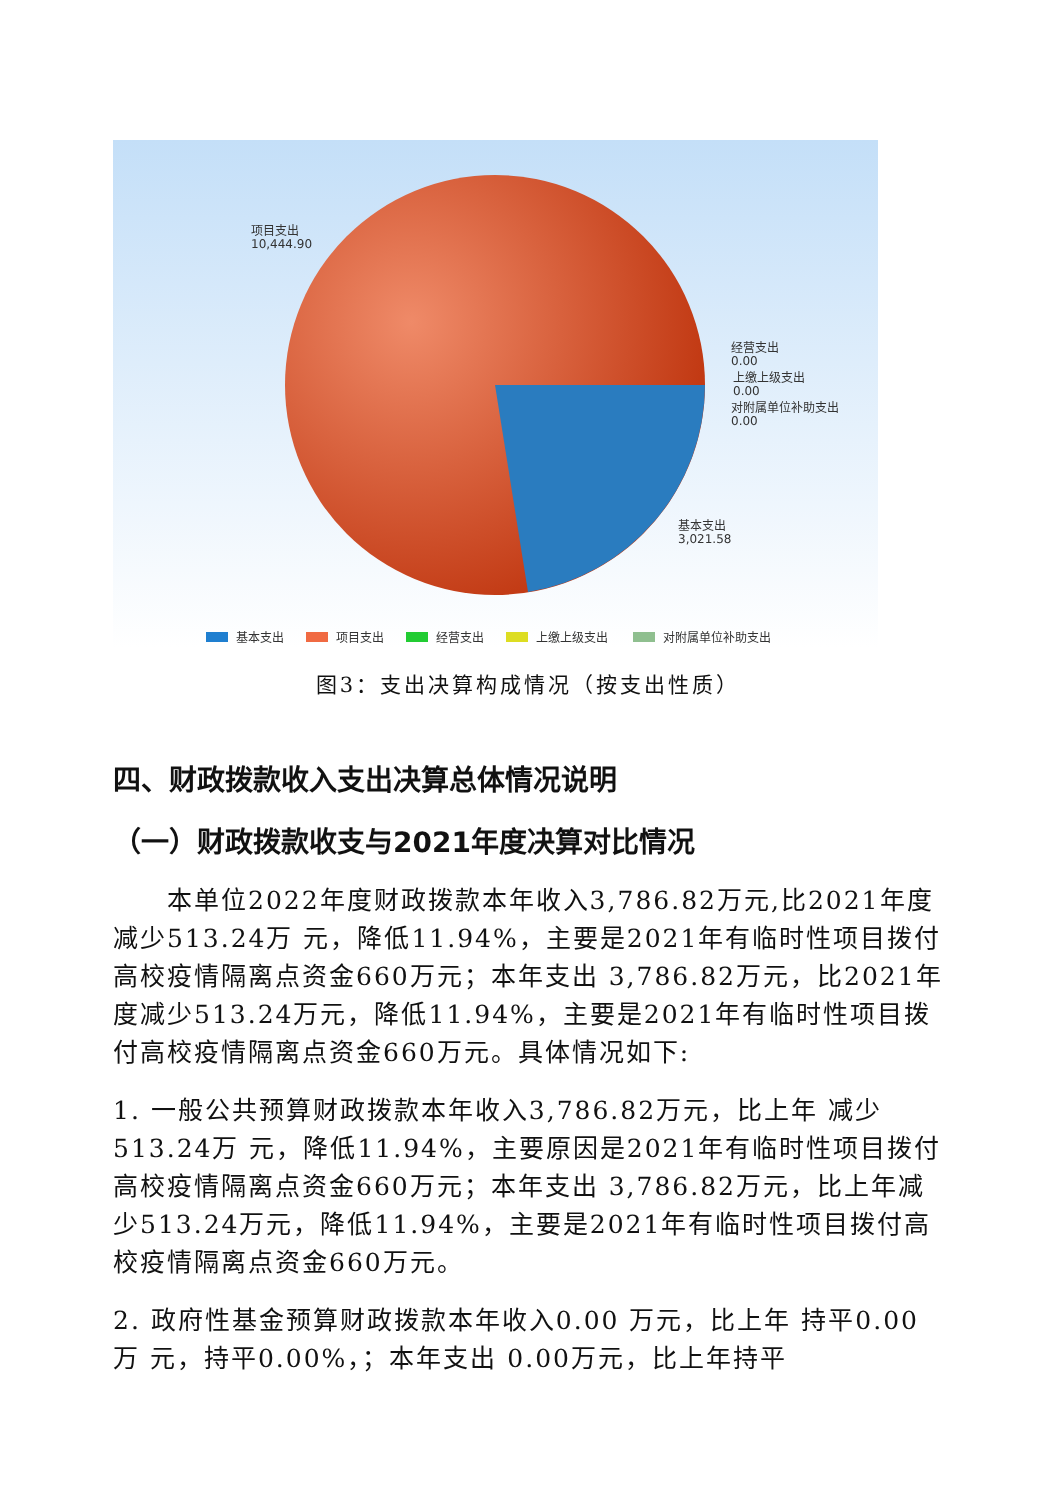项目支出
10,444.90
经营支出
0.00
上缴上级支出
0.00
对附属单位补助支出
0.00
基本支出
3,021.58
基本支出 项目支出 经营支出 上缴上级支出 对附属单位补助支出
图3：支出决算构成情况（按支出性质）
四、财政拨款收入支出决算总体情况说明
（一）财政拨款收支与2021年度决算对比情况
  本单位2022年度财政拨款本年收入3,786.82万元,比2021年度减少513.24万 元，降低11.94%，主要是2021年有临时性项目拨付高校疫情隔离点资金660万元；本年支出 3,786.82万元，比2021年度减少513.24万元，降低11.94%，主要是2021年有临时性项目拨付高校疫情隔离点资金660万元。具体情况如下:
1. 一般公共预算财政拨款本年收入3,786.82万元，比上年 减少513.24万 元，降低11.94%，主要原因是2021年有临时性项目拨付高校疫情隔离点资金660万元；本年支出 3,786.82万元，比上年减少513.24万元，降低11.94%，主要是2021年有临时性项目拨付高校疫情隔离点资金660万元。
2. 政府性基金预算财政拨款本年收入0.00 万元，比上年 持平0.00万 元，持平0.00%，；本年支出 0.00万元，比上年持平